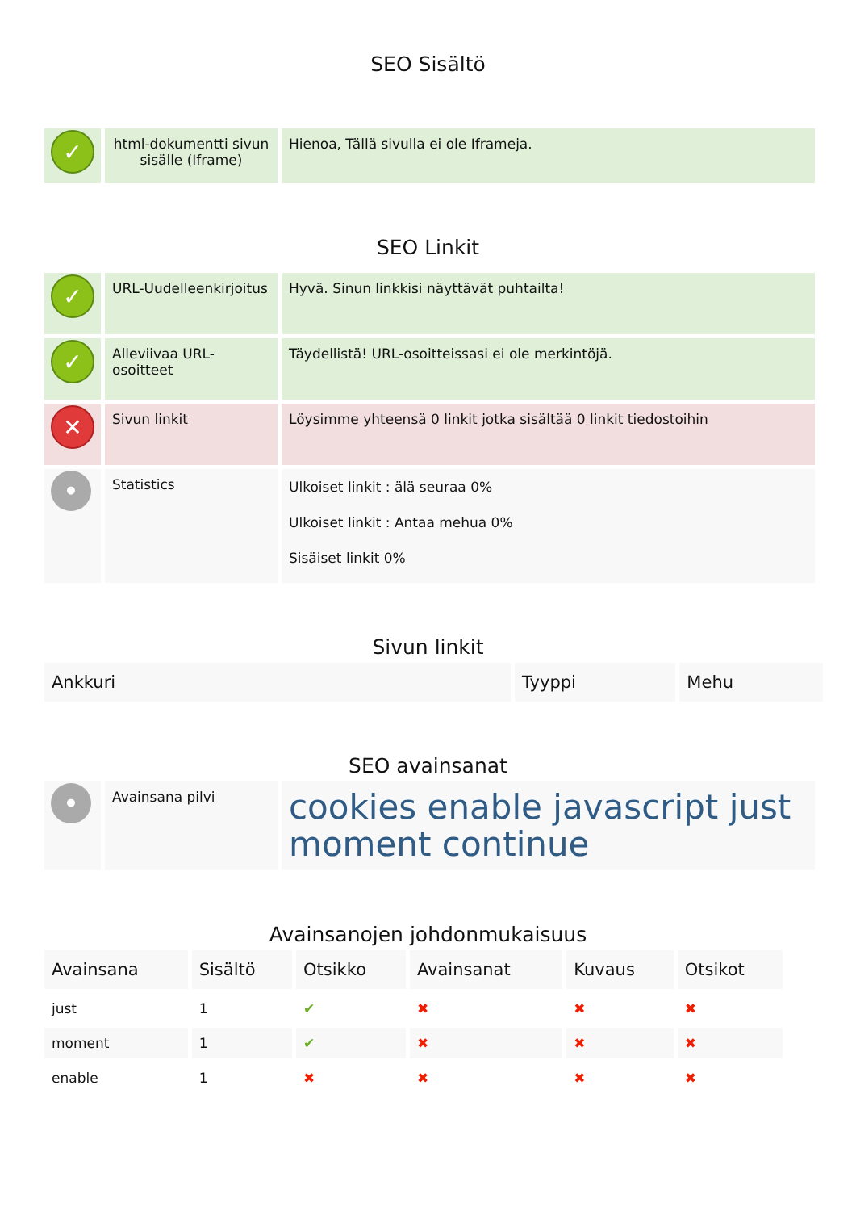SEO Sisältö
| ✓ | html-dokumentti sivun sisälle (Iframe) | Hienoa, Tällä sivulla ei ole Iframeja. |
SEO Linkit
| ✓ | URL-Uudelleenkirjoitus | Hyvä. Sinun linkkisi näyttävät puhtailta! |
| ✓ | Alleviivaa URL-osoitteet | Täydellistä! URL-osoitteissasi ei ole merkintöjä. |
| ✕ | Sivun linkit | Löysimme yhteensä 0 linkit jotka sisältää 0 linkit tiedostoihin |
| • | Statistics | Ulkoiset linkit : älä seuraa 0% Ulkoiset linkit : Antaa mehua 0% Sisäiset linkit 0% |
Sivun linkit
| Ankkuri | Tyyppi | Mehu |
| --- | --- | --- |
SEO avainsanat
| • | Avainsana pilvi | cookies enable javascript just moment continue |
Avainsanojen johdonmukaisuus
| Avainsana | Sisältö | Otsikko | Avainsanat | Kuvaus | Otsikot |
| --- | --- | --- | --- | --- | --- |
| just | 1 | ✔ | ✖ | ✖ | ✖ |
| moment | 1 | ✔ | ✖ | ✖ | ✖ |
| enable | 1 | ✖ | ✖ | ✖ | ✖ |